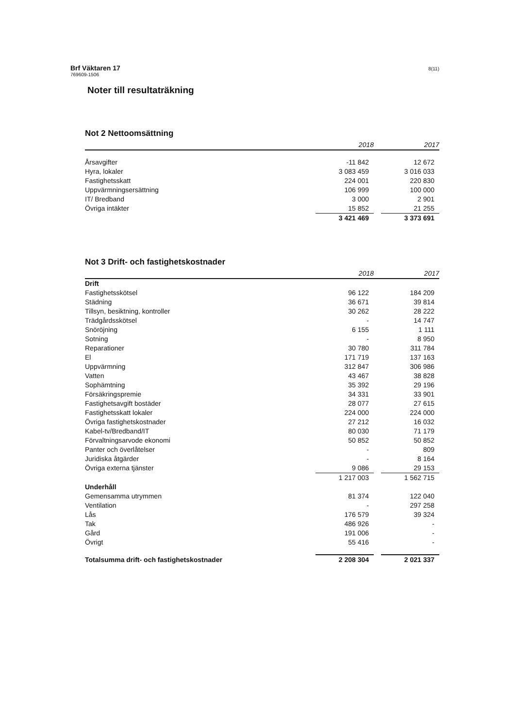Brf Väktaren 17
769609-1506
8(11)
Noter till resultaträkning
Not 2 Nettoomsättning
| | 2018 | | 2017 |
| --- | --- | --- | --- |
| Årsavgifter | -11 842 | | 12 672 |
| Hyra, lokaler | 3 083 459 | | 3 016 033 |
| Fastighetsskatt | 224 001 | | 220 830 |
| Uppvärmningsersättning | 106 999 | | 100 000 |
| IT/ Bredband | 3 000 | | 2 901 |
| Övriga intäkter | 15 852 | | 21 255 |
| | 3 421 469 | | 3 373 691 |
Not 3 Drift- och fastighetskostnader
| | 2018 | | 2017 |
| --- | --- | --- | --- |
| Drift | | | |
| Fastighetsskötsel | 96 122 | | 184 209 |
| Städning | 36 671 | | 39 814 |
| Tillsyn, besiktning, kontroller | 30 262 | | 28 222 |
| Trädgårdsskötsel | - | | 14 747 |
| Snöröjning | 6 155 | | 1 111 |
| Sotning | - | | 8 950 |
| Reparationer | 30 780 | | 311 784 |
| El | 171 719 | | 137 163 |
| Uppvärmning | 312 847 | | 306 986 |
| Vatten | 43 467 | | 38 828 |
| Sophämtning | 35 392 | | 29 196 |
| Försäkringspremie | 34 331 | | 33 901 |
| Fastighetsavgift bostäder | 28 077 | | 27 615 |
| Fastighetsskatt lokaler | 224 000 | | 224 000 |
| Övriga fastighetskostnader | 27 212 | | 16 032 |
| Kabel-tv/Bredband/IT | 80 030 | | 71 179 |
| Förvaltningsarvode ekonomi | 50 852 | | 50 852 |
| Panter och överlåtelser | - | | 809 |
| Juridiska åtgärder | - | | 8 164 |
| Övriga externa tjänster | 9 086 | | 29 153 |
| | 1 217 003 | | 1 562 715 |
| Underhåll | | | |
| Gemensamma utrymmen | 81 374 | | 122 040 |
| Ventilation | - | | 297 258 |
| Lås | 176 579 | | 39 324 |
| Tak | 486 926 | | - |
| Gård | 191 006 | | - |
| Övrigt | 55 416 | | - |
| Totalsumma drift- och fastighetskostnader | 2 208 304 | | 2 021 337 |